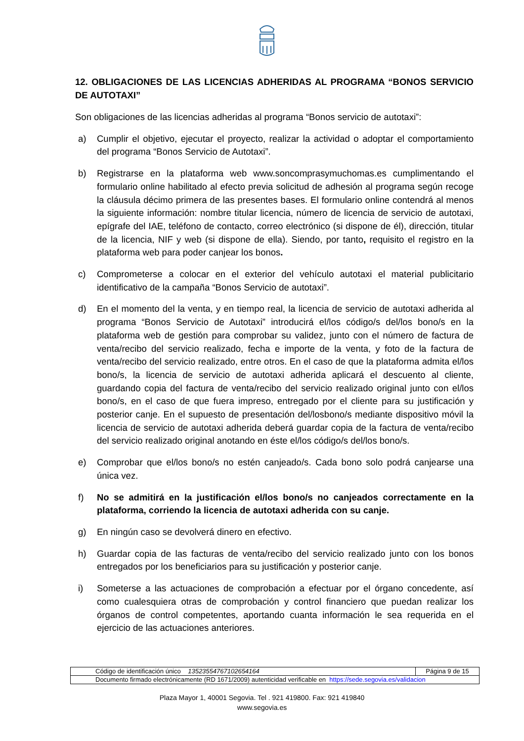12. OBLIGACIONES DE LAS LICENCIAS ADHERIDAS AL PROGRAMA “BONOS SERVICIO DE AUTOTAXI”
Son obligaciones de las licencias adheridas al programa “Bonos servicio de autotaxi”:
a) Cumplir el objetivo, ejecutar el proyecto, realizar la actividad o adoptar el comportamiento del programa “Bonos Servicio de Autotaxi”.
b) Registrarse en la plataforma web www.soncomprasymuchomas.es cumplimentando el formulario online habilitado al efecto previa solicitud de adhesión al programa según recoge la cláusula décimo primera de las presentes bases. El formulario online contendrá al menos la siguiente información: nombre titular licencia, número de licencia de servicio de autotaxi, epígrafe del IAE, teléfono de contacto, correo electrónico (si dispone de él), dirección, titular de la licencia, NIF y web (si dispone de ella). Siendo, por tanto, requisito el registro en la plataforma web para poder canjear los bonos.
c) Comprometerse a colocar en el exterior del vehículo autotaxi el material publicitario identificativo de la campaña “Bonos Servicio de autotaxi”.
d) En el momento del la venta, y en tiempo real, la licencia de servicio de autotaxi adherida al programa “Bonos Servicio de Autotaxi” introducirá el/los código/s del/los bono/s en la plataforma web de gestión para comprobar su validez, junto con el número de factura de venta/recibo del servicio realizado, fecha e importe de la venta, y foto de la factura de venta/recibo del servicio realizado, entre otros. En el caso de que la plataforma admita el/los bono/s, la licencia de servicio de autotaxi adherida aplicará el descuento al cliente, guardando copia del factura de venta/recibo del servicio realizado original junto con el/los bono/s, en el caso de que fuera impreso, entregado por el cliente para su justificación y posterior canje. En el supuesto de presentación del/losbono/s mediante dispositivo móvil la licencia de servicio de autotaxi adherida deberá guardar copia de la factura de venta/recibo del servicio realizado original anotando en éste el/los código/s del/los bono/s.
e) Comprobar que el/los bono/s no estén canjeado/s. Cada bono solo podrá canjearse una única vez.
f) No se admitirá en la justificación el/los bono/s no canjeados correctamente en la plataforma, corriendo la licencia de autotaxi adherida con su canje.
g) En ningún caso se devolverá dinero en efectivo.
h) Guardar copia de las facturas de venta/recibo del servicio realizado junto con los bonos entregados por los beneficiarios para su justificación y posterior canje.
i) Someterse a las actuaciones de comprobación a efectuar por el órgano concedente, así como cualesquiera otras de comprobación y control financiero que puedan realizar los órganos de control competentes, aportando cuanta información le sea requerida en el ejercicio de las actuaciones anteriores.
| Código de identificación único 13523554767102654164 | Página 9 de 15 |
| Documento firmado electrónicamente (RD 1671/2009) autenticidad verificable en https://sede.segovia.es/validacion | |
Plaza Mayor 1, 40001 Segovia. Tel . 921 419800. Fax: 921 419840
www.segovia.es